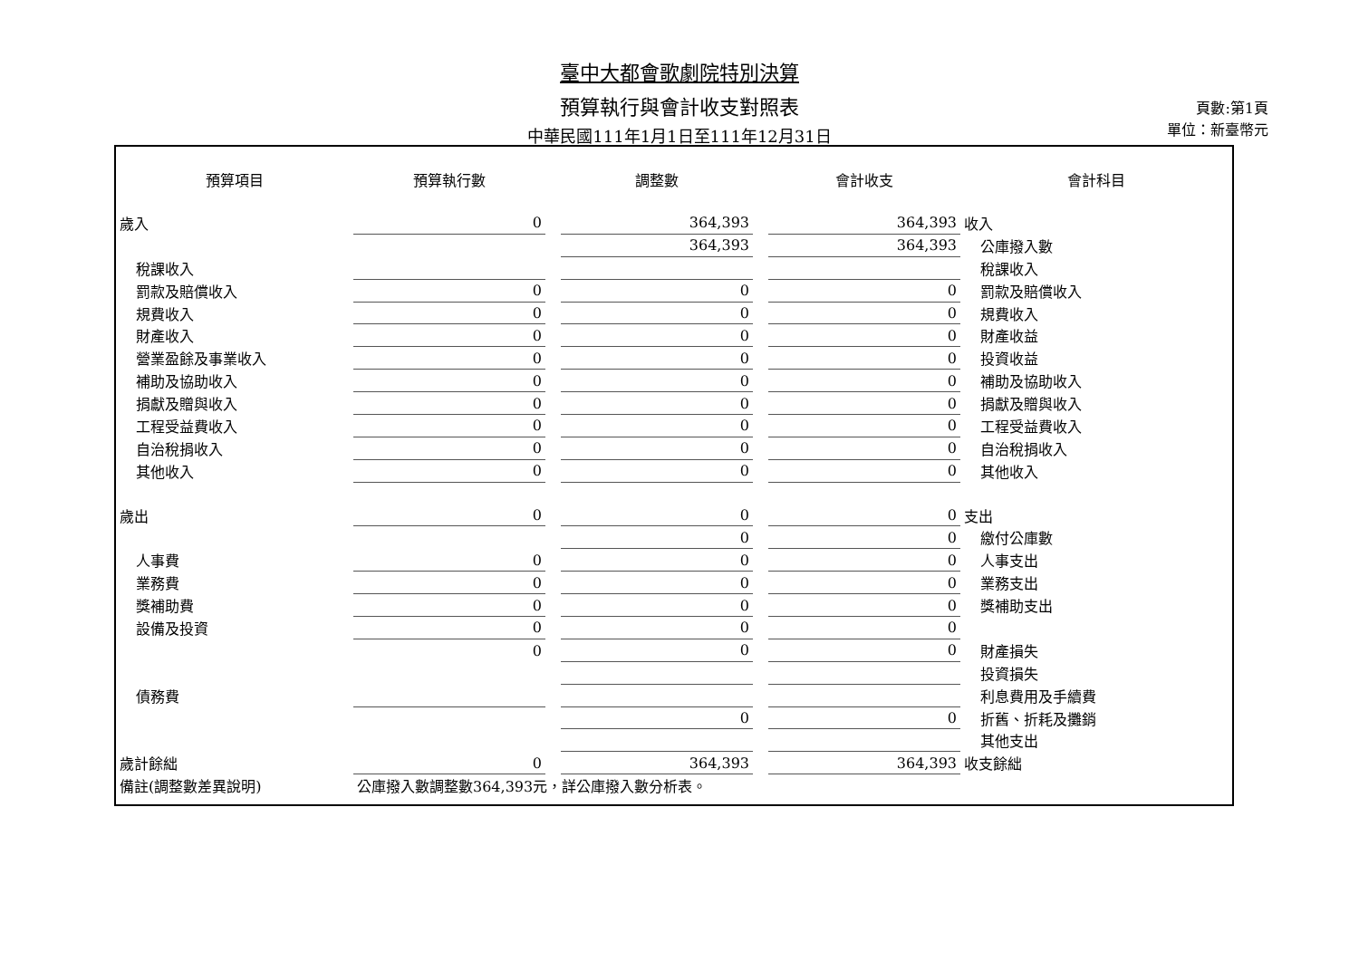臺中大都會歌劇院特別決算
預算執行與會計收支對照表
中華民國111年1月1日至111年12月31日
頁數:第1頁
單位：新臺幣元
| 預算項目 | 預算執行數 | | 調整數 | | 會計收支 | 會計科目 |
| --- | --- | --- | --- | --- | --- | --- |
| 歲入 | 0 | | 364,393 | | 364,393 | 收入 |
| | | | 364,393 | | 364,393 | 公庫撥入數 |
| 稅課收入 | | | | | | 稅課收入 |
| 罰款及賠償收入 | 0 | | 0 | | 0 | 罰款及賠償收入 |
| 規費收入 | 0 | | 0 | | 0 | 規費收入 |
| 財產收入 | 0 | | 0 | | 0 | 財產收益 |
| 營業盈餘及事業收入 | 0 | | 0 | | 0 | 投資收益 |
| 補助及協助收入 | 0 | | 0 | | 0 | 補助及協助收入 |
| 捐獻及贈與收入 | 0 | | 0 | | 0 | 捐獻及贈與收入 |
| 工程受益費收入 | 0 | | 0 | | 0 | 工程受益費收入 |
| 自治稅捐收入 | 0 | | 0 | | 0 | 自治稅捐收入 |
| 其他收入 | 0 | | 0 | | 0 | 其他收入 |
| 歲出 | 0 | | 0 | | 0 | 支出 |
| | | | 0 | | 0 | 繳付公庫數 |
| 人事費 | 0 | | 0 | | 0 | 人事支出 |
| 業務費 | 0 | | 0 | | 0 | 業務支出 |
| 獎補助費 | 0 | | 0 | | 0 | 獎補助支出 |
| 設備及投資 | 0 | | 0 | | 0 | |
| | 0 | | 0 | | 0 | 財產損失 |
| | | | | | | 投資損失 |
| 債務費 | | | | | | 利息費用及手續費 |
| | | | 0 | | 0 | 折舊、折耗及攤銷 |
| | | | | | | 其他支出 |
| 歲計餘絀 | 0 | | 364,393 | | 364,393 | 收支餘絀 |
| 備註(調整數差異說明) | 公庫撥入數調整數364,393元，詳公庫撥入數分析表。 | | | | | |